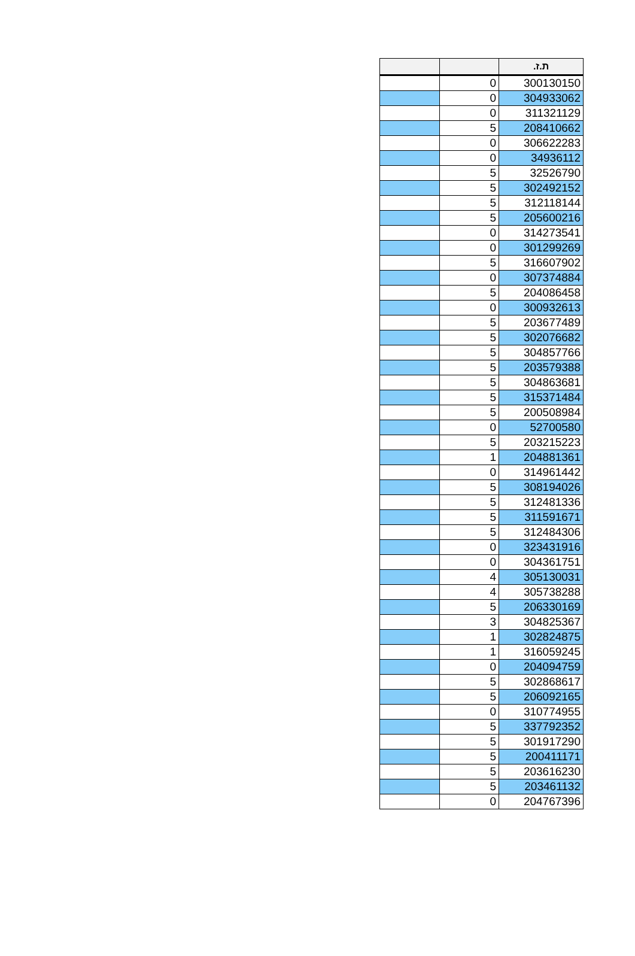| ת.ז. | | |
| --- | --- | --- |
| 300130150 | 0 | |
| 304933062 | 0 | |
| 311321129 | 0 | |
| 208410662 | 5 | |
| 306622283 | 0 | |
| 34936112 | 0 | |
| 32526790 | 5 | |
| 302492152 | 5 | |
| 312118144 | 5 | |
| 205600216 | 5 | |
| 314273541 | 0 | |
| 301299269 | 0 | |
| 316607902 | 5 | |
| 307374884 | 0 | |
| 204086458 | 5 | |
| 300932613 | 0 | |
| 203677489 | 5 | |
| 302076682 | 5 | |
| 304857766 | 5 | |
| 203579388 | 5 | |
| 304863681 | 5 | |
| 315371484 | 5 | |
| 200508984 | 5 | |
| 52700580 | 0 | |
| 203215223 | 5 | |
| 204881361 | 1 | |
| 314961442 | 0 | |
| 308194026 | 5 | |
| 312481336 | 5 | |
| 311591671 | 5 | |
| 312484306 | 5 | |
| 323431916 | 0 | |
| 304361751 | 0 | |
| 305130031 | 4 | |
| 305738288 | 4 | |
| 206330169 | 5 | |
| 304825367 | 3 | |
| 302824875 | 1 | |
| 316059245 | 1 | |
| 204094759 | 0 | |
| 302868617 | 5 | |
| 206092165 | 5 | |
| 310774955 | 0 | |
| 337792352 | 5 | |
| 301917290 | 5 | |
| 200411171 | 5 | |
| 203616230 | 5 | |
| 203461132 | 5 | |
| 204767396 | 0 | |